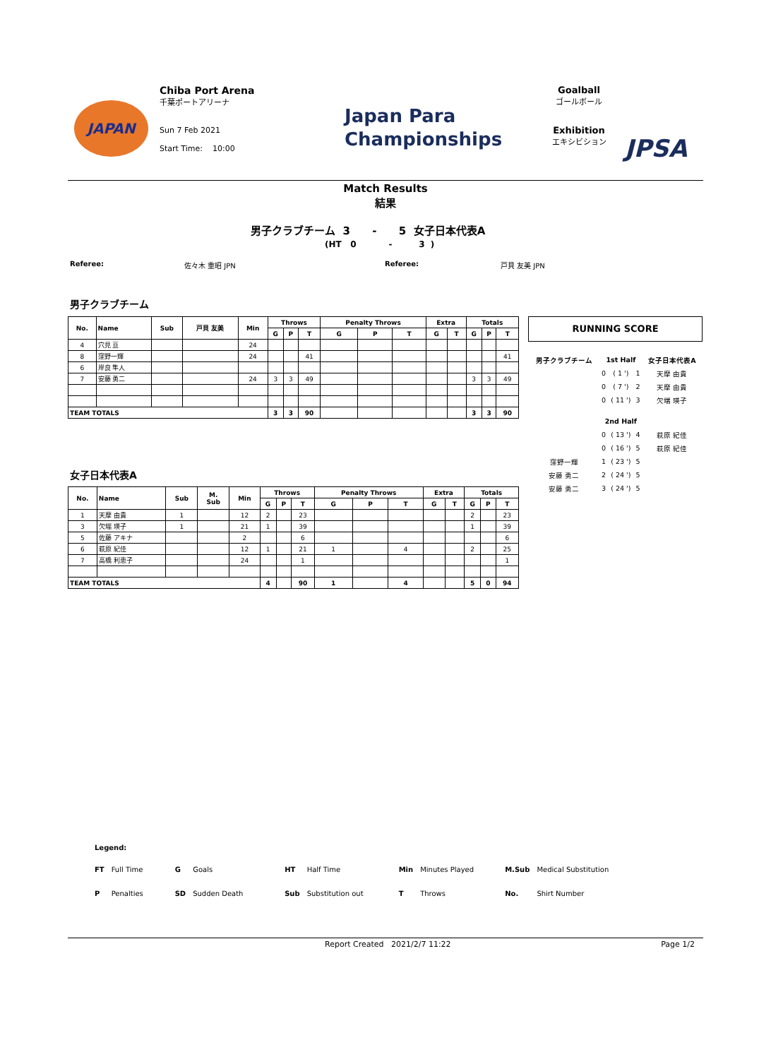JAPAN
Chiba Port Arena
千葉ポートアリーナ
Sun 7 Feb 2021
Start Time: 10:00
Japan Para
Championships
Goalball
ゴールボール
Exhibition
エキシビション
JPSA
Match Results
結果
男子クラブチーム 3 - 5 女子日本代表A
(HT 0 - 3 )
Referee: 佐々木 重昭 JPN Referee: 戸貝 友美 JPN
男子クラブチーム
| No. | Name | Sub | 戸貝 友美 | Min | Throws | | | Penalty Throws | | | Extra | | Totals | | |
| --- | --- | --- | --- | --- | --- | --- | --- | --- | --- | --- | --- | --- | --- | --- | --- |
| | | | | | G | P | T | G | P | T | G | T | G | P | T |
| 4 | 穴見 亘 | | | 24 | | | | | | | | | | | |
| 8 | 窪野一輝 | | | 24 | | | 41 | | | | | | | | 41 |
| 6 | 岸良 隼人 | | | | | | | | | | | | | | |
| 7 | 安藤 勇二 | | | 24 | 3 | 3 | 49 | | | | | | 3 | 3 | 49 |
| TEAM TOTALS | | | | | 3 | 3 | 90 | | | | | | 3 | 3 | 90 |
女子日本代表A
| No. | Name | Sub | M. Sub | Min | Throws | | | Penalty Throws | | | Extra | | Totals | | |
| --- | --- | --- | --- | --- | --- | --- | --- | --- | --- | --- | --- | --- | --- | --- | --- |
| | | | | | G | P | T | G | P | T | G | T | G | P | T |
| 1 | 天摩 由貴 | 1 | | 12 | 2 | | 23 | | | | | | 2 | | 23 |
| 3 | 欠端 瑛子 | 1 | | 21 | 1 | | 39 | | | | | | 1 | | 39 |
| 5 | 佐藤 アキナ | | | 2 | | | 6 | | | | | | | | 6 |
| 6 | 萩原 紀佳 | | | 12 | 1 | | 21 | 1 | | 4 | | | 2 | | 25 |
| 7 | 高橋 利恵子 | | | 24 | | | 1 | | | | | | | | 1 |
| TEAM TOTALS | | | | | 4 | | 90 | 1 | | 4 | | | 5 | 0 | 94 |
RUNNING SCORE
| 男子クラブチーム | 1st Half | | | 女子日本代表A |
| | 0 | ( 1 ') | 1 | 天摩 由貴 |
| | 0 | ( 7 ') | 2 | 天摩 由貴 |
| | 0 | ( 11 ') | 3 | 欠端 瑛子 |
| | 2nd Half | | | |
| | 0 | ( 13 ') | 4 | 萩原 紀佳 |
| | 0 | ( 16 ') | 5 | 萩原 紀佳 |
| 窪野一輝 | 1 | ( 23 ') | 5 | |
| 安藤 勇二 | 2 | ( 24 ') | 5 | |
| 安藤 勇二 | 3 | ( 24 ') | 5 | |
Legend:
| FT | Full Time | G | Goals | HT | Half Time | Min | Minutes Played | M.Sub | Medical Substitution |
| P | Penalties | SD | Sudden Death | Sub | Substitution out | T | Throws | No. | Shirt Number |
Report Created 2021/2/7 11:22 Page 1/2